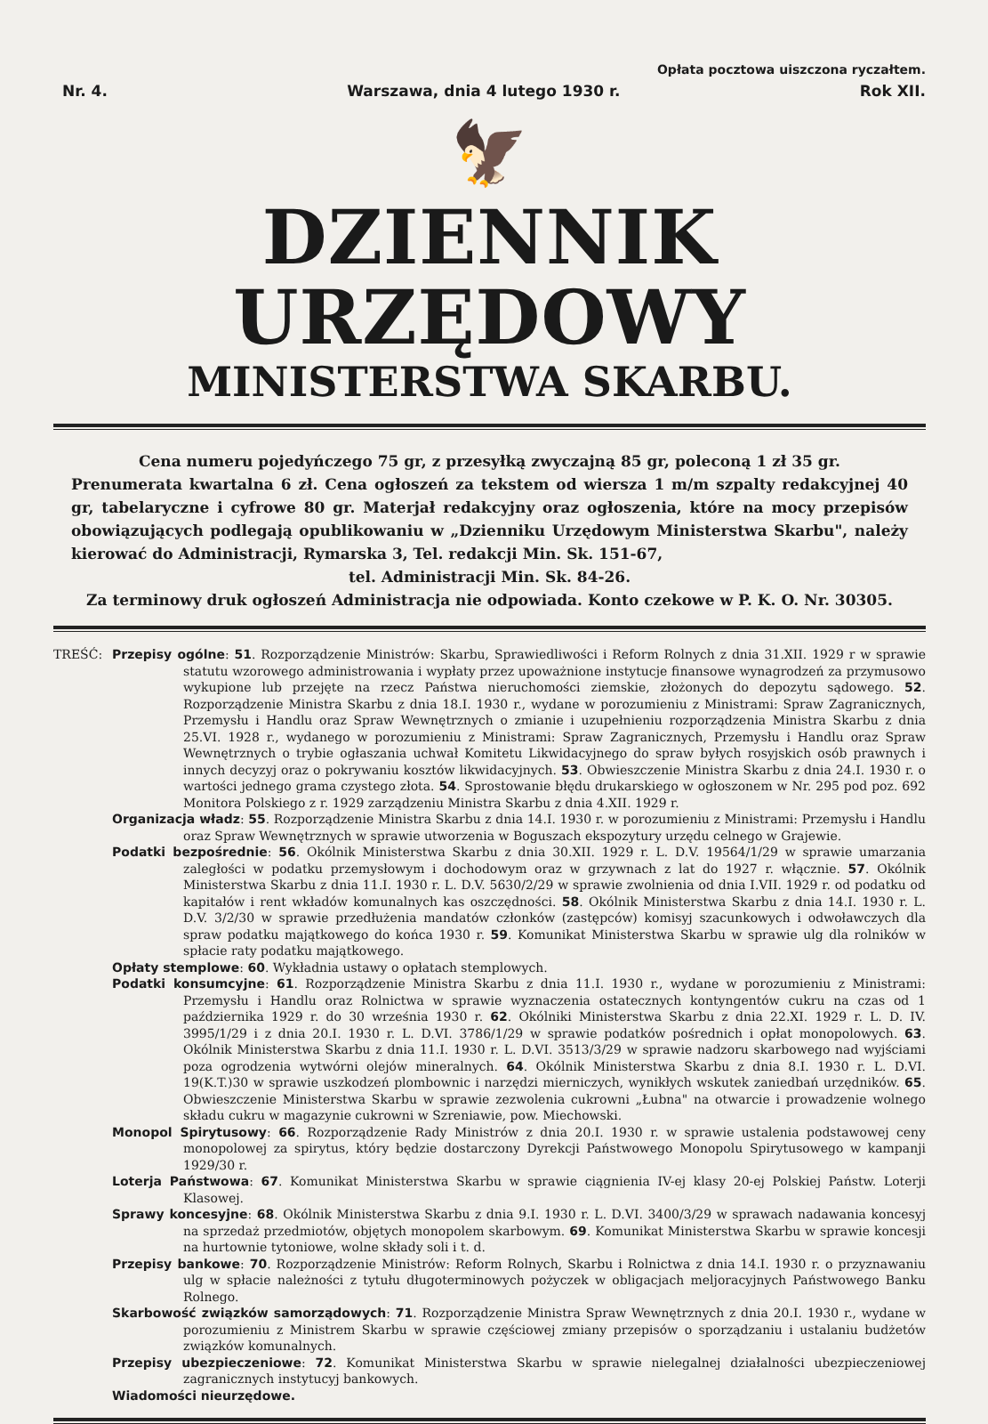Opłata pocztowa uiszczona ryczałtem.
Nr. 4. Warszawa, dnia 4 lutego 1930 r. Rok XII.
🦅
DZIENNIK URZĘDOWY
MINISTERSTWA SKARBU.
Cena numeru pojedyńczego 75 gr, z przesyłką zwyczajną 85 gr, poleconą 1 zł 35 gr.
Prenumerata kwartalna 6 zł. Cena ogłoszeń za tekstem od wiersza 1 m/m szpalty redakcyjnej 40 gr, tabelaryczne i cyfrowe 80 gr. Materjał redakcyjny oraz ogłoszenia, które na mocy przepisów obowiązujących podlegają opublikowaniu w „Dzienniku Urzędowym Ministerstwa Skarbu", należy kierować do Administracji, Rymarska 3, Tel. redakcji Min. Sk. 151-67,
tel. Administracji Min. Sk. 84-26.
Za terminowy druk ogłoszeń Administracja nie odpowiada. Konto czekowe w P. K. O. Nr. 30305.
TREŚĆ: Przepisy ogólne: 51. Rozporządzenie Ministrów: Skarbu, Sprawiedliwości i Reform Rolnych z dnia 31.XII. 1929 r w sprawie statutu wzorowego administrowania i wypłaty przez upoważnione instytucje finansowe wynagrodzeń za przymusowo wykupione lub przejęte na rzecz Państwa nieruchomości ziemskie, złożonych do depozytu sądowego. 52. Rozporządzenie Ministra Skarbu z dnia 18.I. 1930 r., wydane w porozumieniu z Ministrami: Spraw Zagranicznych, Przemysłu i Handlu oraz Spraw Wewnętrznych o zmianie i uzupełnieniu rozporządzenia Ministra Skarbu z dnia 25.VI. 1928 r., wydanego w porozumieniu z Ministrami: Spraw Zagranicznych, Przemysłu i Handlu oraz Spraw Wewnętrznych o trybie ogłaszania uchwał Komitetu Likwidacyjnego do spraw byłych rosyjskich osób prawnych i innych decyzyj oraz o pokrywaniu kosztów likwidacyjnych. 53. Obwieszczenie Ministra Skarbu z dnia 24.I. 1930 r. o wartości jednego grama czystego złota. 54. Sprostowanie błędu drukarskiego w ogłoszonem w Nr. 295 pod poz. 692 Monitora Polskiego z r. 1929 zarządzeniu Ministra Skarbu z dnia 4.XII. 1929 r.
Organizacja władz: 55. Rozporządzenie Ministra Skarbu z dnia 14.I. 1930 r. w porozumieniu z Ministrami: Przemysłu i Handlu oraz Spraw Wewnętrznych w sprawie utworzenia w Boguszach ekspozytury urzędu celnego w Grajewie.
Podatki bezpośrednie: 56. Okólnik Ministerstwa Skarbu z dnia 30.XII. 1929 r. L. D.V. 19564/1/29 w sprawie umarzania zaległości w podatku przemysłowym i dochodowym oraz w grzywnach z lat do 1927 r. włącznie. 57. Okólnik Ministerstwa Skarbu z dnia 11.I. 1930 r. L. D.V. 5630/2/29 w sprawie zwolnienia od dnia I.VII. 1929 r. od podatku od kapitałów i rent wkładów komunalnych kas oszczędności. 58. Okólnik Ministerstwa Skarbu z dnia 14.I. 1930 r. L. D.V. 3/2/30 w sprawie przedłużenia mandatów członków (zastępców) komisyj szacunkowych i odwoławczych dla spraw podatku majątkowego do końca 1930 r. 59. Komunikat Ministerstwa Skarbu w sprawie ulg dla rolników w spłacie raty podatku majątkowego.
Opłaty stemplowe: 60. Wykładnia ustawy o opłatach stemplowych.
Podatki konsumcyjne: 61. Rozporządzenie Ministra Skarbu z dnia 11.I. 1930 r., wydane w porozumieniu z Ministrami: Przemysłu i Handlu oraz Rolnictwa w sprawie wyznaczenia ostatecznych kontyngentów cukru na czas od 1 października 1929 r. do 30 września 1930 r. 62. Okólniki Ministerstwa Skarbu z dnia 22.XI. 1929 r. L. D. IV. 3995/1/29 i z dnia 20.I. 1930 r. L. D.VI. 3786/1/29 w sprawie podatków pośrednich i opłat monopolowych. 63. Okólnik Ministerstwa Skarbu z dnia 11.I. 1930 r. L. D.VI. 3513/3/29 w sprawie nadzoru skarbowego nad wyjściami poza ogrodzenia wytwórni olejów mineralnych. 64. Okólnik Ministerstwa Skarbu z dnia 8.I. 1930 r. L. D.VI. 19(K.T.)30 w sprawie uszkodzeń plombownic i narzędzi mierniczych, wynikłych wskutek zaniedbań urzędników. 65. Obwieszczenie Ministerstwa Skarbu w sprawie zezwolenia cukrowni „Łubna" na otwarcie i prowadzenie wolnego składu cukru w magazynie cukrowni w Szreniawie, pow. Miechowski.
Monopol Spirytusowy: 66. Rozporządzenie Rady Ministrów z dnia 20.I. 1930 r. w sprawie ustalenia podstawowej ceny monopolowej za spirytus, który będzie dostarczony Dyrekcji Państwowego Monopolu Spirytusowego w kampanji 1929/30 r.
Loterja Państwowa: 67. Komunikat Ministerstwa Skarbu w sprawie ciągnienia IV-ej klasy 20-ej Polskiej Państw. Loterji Klasowej.
Sprawy koncesyjne: 68. Okólnik Ministerstwa Skarbu z dnia 9.I. 1930 r. L. D.VI. 3400/3/29 w sprawach nadawania koncesyj na sprzedaż przedmiotów, objętych monopolem skarbowym. 69. Komunikat Ministerstwa Skarbu w sprawie koncesji na hurtownie tytoniowe, wolne składy soli i t. d.
Przepisy bankowe: 70. Rozporządzenie Ministrów: Reform Rolnych, Skarbu i Rolnictwa z dnia 14.I. 1930 r. o przyznawaniu ulg w spłacie należności z tytułu długoterminowych pożyczek w obligacjach meljoracyjnych Państwowego Banku Rolnego.
Skarbowość związków samorządowych: 71. Rozporządzenie Ministra Spraw Wewnętrznych z dnia 20.I. 1930 r., wydane w porozumieniu z Ministrem Skarbu w sprawie częściowej zmiany przepisów o sporządzaniu i ustalaniu budżetów związków komunalnych.
Przepisy ubezpieczeniowe: 72. Komunikat Ministerstwa Skarbu w sprawie nielegalnej działalności ubezpieczeniowej zagranicznych instytucyj bankowych.
Wiadomości nieurzędowe.